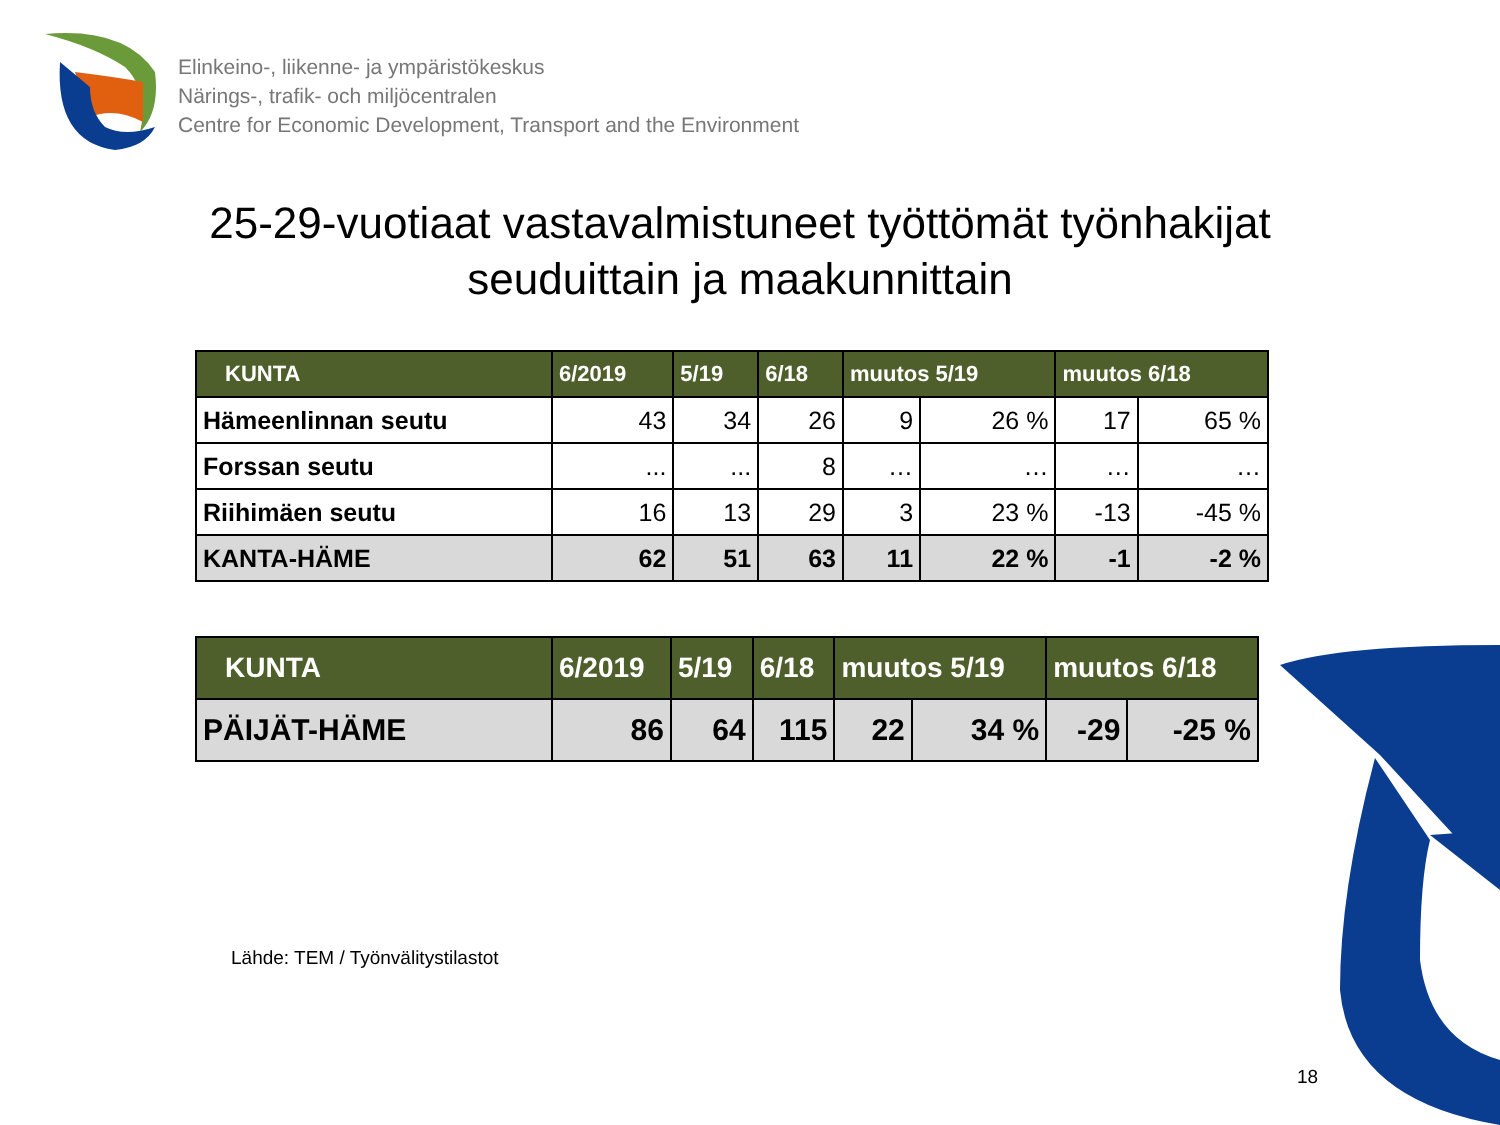Elinkeino-, liikenne- ja ympäristökeskus
Närings-, trafik- och miljöcentralen
Centre for Economic Development, Transport and the Environment
25-29-vuotiaat vastavalmistuneet työttömät työnhakijat
seuduittain ja maakunnittain
| KUNTA | 6/2019 | 5/19 | 6/18 | muutos 5/19 | | muutos 6/18 | |
| --- | --- | --- | --- | --- | --- | --- | --- |
| Hämeenlinnan seutu | 43 | 34 | 26 | 9 | 26 % | 17 | 65 % |
| Forssan seutu | ... | ... | 8 | … | … | … | … |
| Riihimäen seutu | 16 | 13 | 29 | 3 | 23 % | -13 | -45 % |
| KANTA-HÄME | 62 | 51 | 63 | 11 | 22 % | -1 | -2 % |
| KUNTA | 6/2019 | 5/19 | 6/18 | muutos 5/19 | | muutos 6/18 | |
| --- | --- | --- | --- | --- | --- | --- | --- |
| PÄIJÄT-HÄME | 86 | 64 | 115 | 22 | 34 % | -29 | -25 % |
Lähde: TEM / Työnvälitystilastot
18